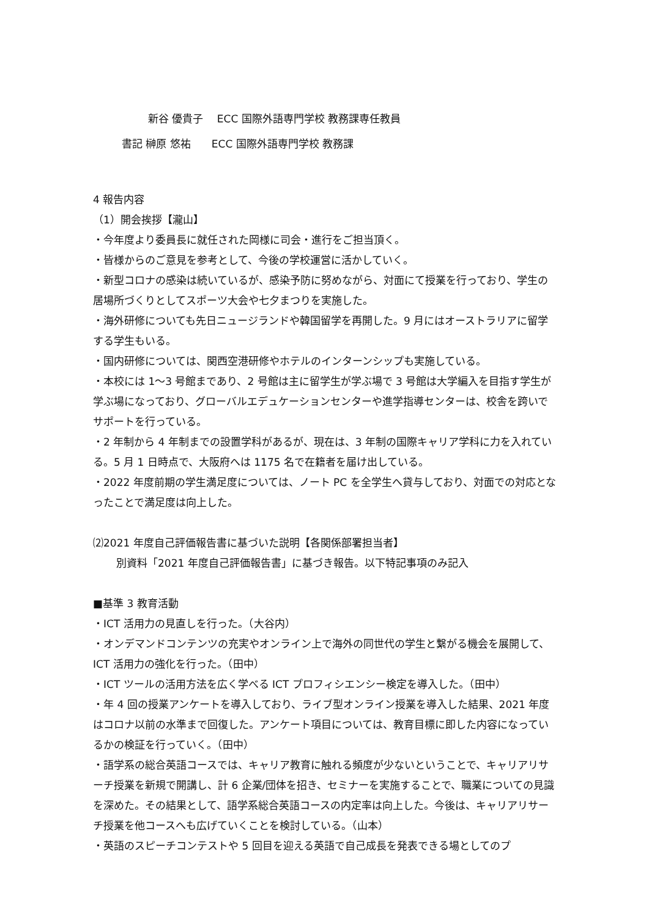新谷 優貴子　 ECC 国際外語専門学校 教務課専任教員
書記 榊原 悠祐　　ECC 国際外語専門学校 教務課
4 報告内容
（1）開会挨拶【瀧山】
・今年度より委員長に就任された岡様に司会・進行をご担当頂く。
・皆様からのご意見を参考として、今後の学校運営に活かしていく。
・新型コロナの感染は続いているが、感染予防に努めながら、対面にて授業を行っており、学生の居場所づくりとしてスポーツ大会や七夕まつりを実施した。
・海外研修についても先日ニュージランドや韓国留学を再開した。9 月にはオーストラリアに留学する学生もいる。
・国内研修については、関西空港研修やホテルのインターンシップも実施している。
・本校には 1～3 号館まであり、2 号館は主に留学生が学ぶ場で 3 号館は大学編入を目指す学生が学ぶ場になっており、グローバルエデュケーションセンターや進学指導センターは、校舎を跨いでサポートを行っている。
・2 年制から 4 年制までの設置学科があるが、現在は、3 年制の国際キャリア学科に力を入れている。5 月 1 日時点で、大阪府へは 1175 名で在籍者を届け出している。
・2022 年度前期の学生満足度については、ノート PC を全学生へ貸与しており、対面での対応となったことで満足度は向上した。
⑵2021 年度自己評価報告書に基づいた説明【各関係部署担当者】
別資料「2021 年度自己評価報告書」に基づき報告。以下特記事項のみ記入
■基準 3 教育活動
・ICT 活用力の見直しを行った。（大谷内）
・オンデマンドコンテンツの充実やオンライン上で海外の同世代の学生と繋がる機会を展開して、ICT 活用力の強化を行った。（田中）
・ICT ツールの活用方法を広く学べる ICT プロフィシエンシー検定を導入した。（田中）
・年 4 回の授業アンケートを導入しており、ライブ型オンライン授業を導入した結果、2021 年度はコロナ以前の水準まで回復した。アンケート項目については、教育目標に即した内容になっているかの検証を行っていく。（田中）
・語学系の総合英語コースでは、キャリア教育に触れる頻度が少ないということで、キャリアリサーチ授業を新規で開講し、計 6 企業/団体を招き、セミナーを実施することで、職業についての見識を深めた。その結果として、語学系総合英語コースの内定率は向上した。今後は、キャリアリサーチ授業を他コースへも広げていくことを検討している。（山本）
・英語のスピーチコンテストや 5 回目を迎える英語で自己成長を発表できる場としてのプ